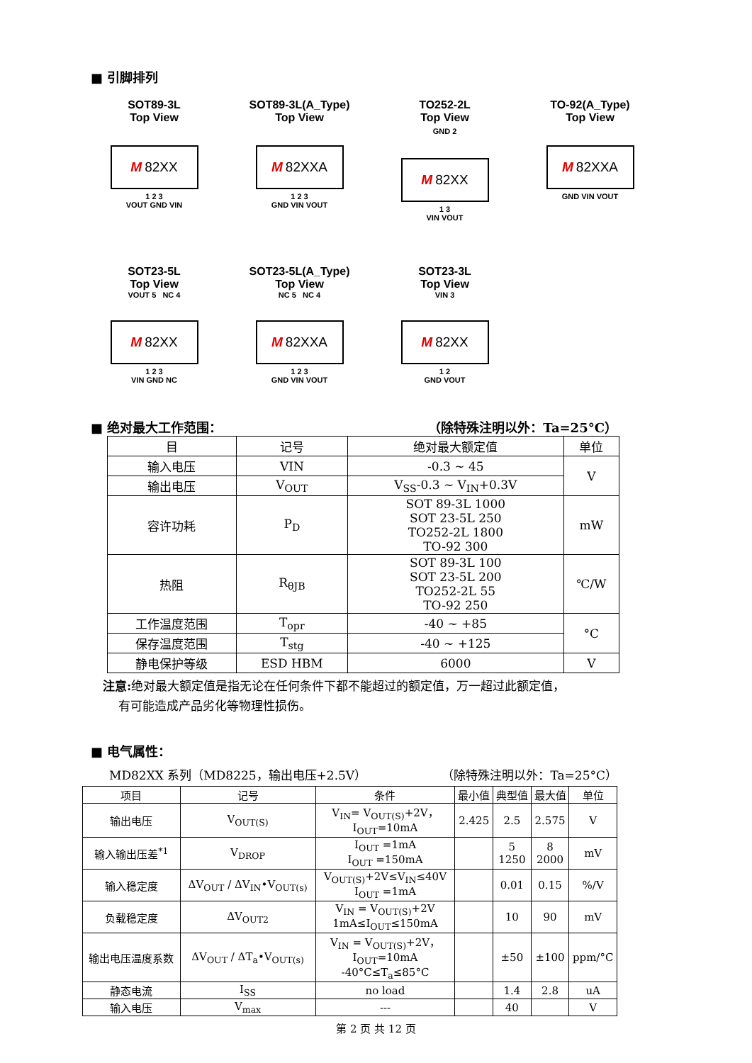■ 引脚排列
SOT89-3L
Top View
M 82XX
1 2 3
VOUT GND VIN
SOT89-3L(A_Type)
Top View
M 82XXA
1 2 3
GND VIN VOUT
TO252-2L
Top View
GND 2
M 82XX
1 3
VIN VOUT
TO-92(A_Type)
Top View
M 82XXA
GND VIN VOUT
SOT23-5L
Top View
VOUT 5 NC 4
M 82XX
1 2 3
VIN GND NC
SOT23-5L(A_Type)
Top View
NC 5 NC 4
M 82XXA
1 2 3
GND VIN VOUT
SOT23-3L
Top View
VIN 3
M 82XX
1 2
GND VOUT
■ 绝对最大工作范围： （除特殊注明以外：Ta=25°C）
| 目 | 记号 | 绝对最大额定值 | 单位 |
| 输入电压 | VIN | -0.3 ~ 45 | V |
| 输出电压 | V<sub>OUT</sub> | V<sub>SS</sub>-0.3 ~ V<sub>IN</sub>+0.3V | |
| 容许功耗 | P<sub>D</sub> | SOT 89-3L 1000 SOT 23-5L 250 TO252-2L 1800 TO-92 300 | mW |
| 热阻 | R<sub>θJB</sub> | SOT 89-3L 100 SOT 23-5L 200 TO252-2L 55 TO-92 250 | ℃/W |
| 工作温度范围 | T<sub>opr</sub> | -40 ~ +85 | °C |
| 保存温度范围 | T<sub>stg</sub> | -40 ~ +125 | |
| 静电保护等级 | ESD HBM | 6000 | V |
注意: 绝对最大额定值是指无论在任何条件下都不能超过的额定值，万一超过此额定值，
有可能造成产品劣化等物理性损伤。
■ 电气属性：
MD82XX 系列（MD8225，输出电压+2.5V） （除特殊注明以外：Ta=25°C）
| 项目 | 记号 | 条件 | 最小值 | 典型值 | 最大值 | 单位 |
| 输出电压 | V<sub>OUT(S)</sub> | V<sub>IN</sub>= V<sub>OUT(S)</sub>+2V， I<sub>OUT</sub>=10mA | 2.425 | 2.5 | 2.575 | V |
| 输入输出压差<sup>*1</sup> | V<sub>DROP</sub> | I<sub>OUT</sub> =1mA I<sub>OUT</sub> =150mA | | 5 1250 | 8 2000 | mV |
| 输入稳定度 | ΔV<sub>OUT</sub> / ΔV<sub>IN</sub>•V<sub>OUT(s)</sub> | V<sub>OUT(S)</sub>+2V≤V<sub>IN</sub>≤40V I<sub>OUT</sub> =1mA | | 0.01 | 0.15 | %/V |
| 负载稳定度 | ΔV<sub>OUT2</sub> | V<sub>IN</sub> = V<sub>OUT(S)</sub>+2V 1mA≤I<sub>OUT</sub>≤150mA | | 10 | 90 | mV |
| 输出电压温度系数 | ΔV<sub>OUT</sub> / ΔT<sub>a</sub>•V<sub>OUT(s)</sub> | V<sub>IN</sub> = V<sub>OUT(S)</sub>+2V， I<sub>OUT</sub>=10mA -40°C≤T<sub>a</sub>≤85°C | | ±50 | ±100 | ppm/°C |
| 静态电流 | I<sub>SS</sub> | no load | | 1.4 | 2.8 | uA |
| 输入电压 | V<sub>max</sub> | --- | | 40 | | V |
第 2 页 共 12 页